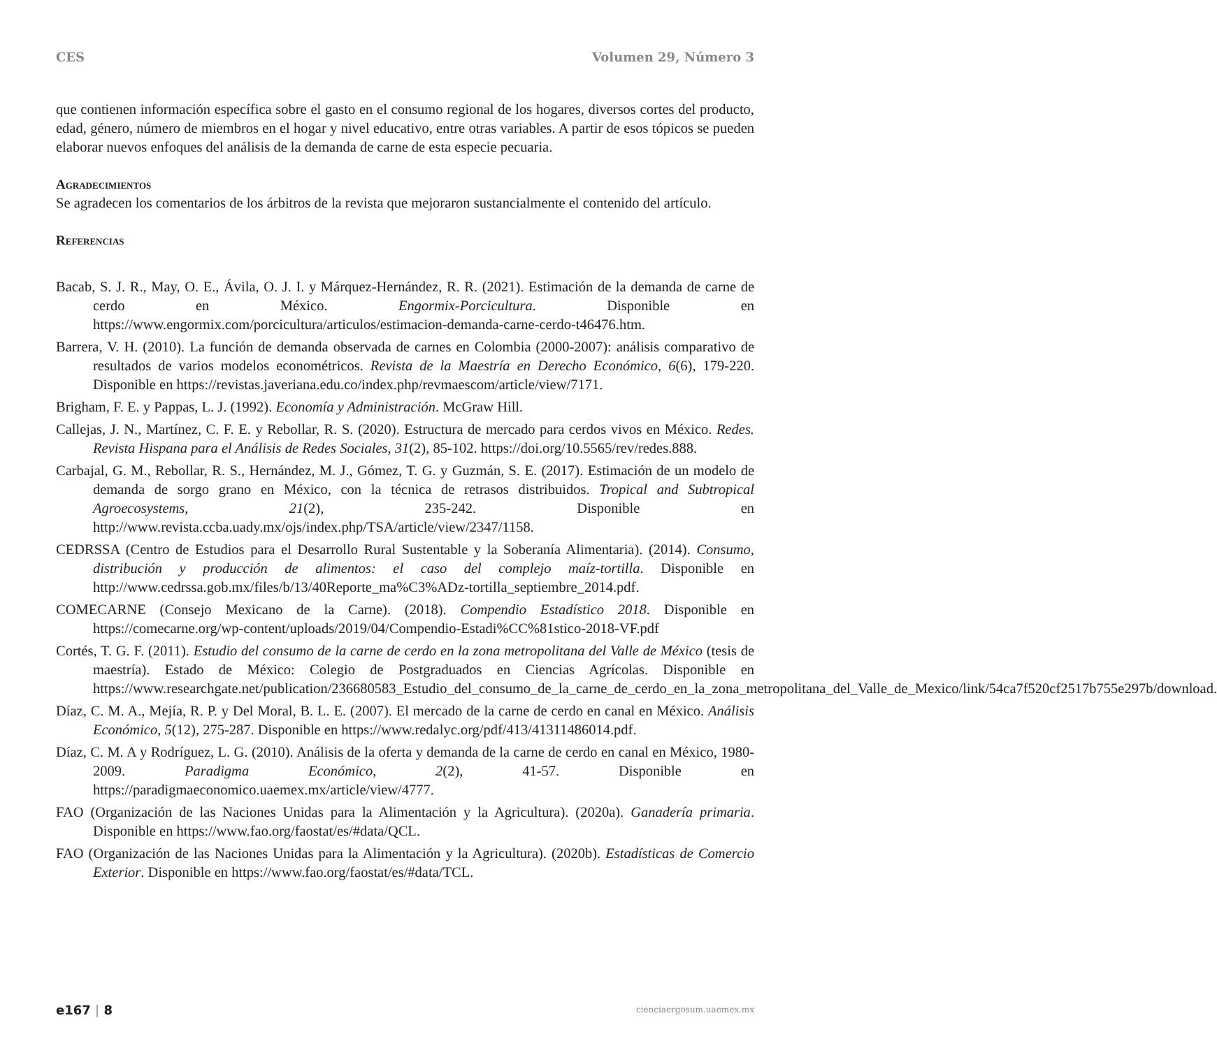CES Volumen 29, Número 3
que contienen información específica sobre el gasto en el consumo regional de los hogares, diversos cortes del producto, edad, género, número de miembros en el hogar y nivel educativo, entre otras variables. A partir de esos tópicos se pueden elaborar nuevos enfoques del análisis de la demanda de carne de esta especie pecuaria.
Agradecimientos
Se agradecen los comentarios de los árbitros de la revista que mejoraron sustancialmente el contenido del artículo.
Referencias
Bacab, S. J. R., May, O. E., Ávila, O. J. I. y Márquez-Hernández, R. R. (2021). Estimación de la demanda de carne de cerdo en México. Engormix-Porcicultura. Disponible en https://www.engormix.com/porcicultura/articulos/estimacion-demanda-carne-cerdo-t46476.htm.
Barrera, V. H. (2010). La función de demanda observada de carnes en Colombia (2000-2007): análisis comparativo de resultados de varios modelos econométricos. Revista de la Maestría en Derecho Económico, 6(6), 179-220. Disponible en https://revistas.javeriana.edu.co/index.php/revmaescom/article/view/7171.
Brigham, F. E. y Pappas, L. J. (1992). Economía y Administración. McGraw Hill.
Callejas, J. N., Martínez, C. F. E. y Rebollar, R. S. (2020). Estructura de mercado para cerdos vivos en México. Redes. Revista Hispana para el Análisis de Redes Sociales, 31(2), 85-102. https://doi.org/10.5565/rev/redes.888.
Carbajal, G. M., Rebollar, R. S., Hernández, M. J., Gómez, T. G. y Guzmán, S. E. (2017). Estimación de un modelo de demanda de sorgo grano en México, con la técnica de retrasos distribuidos. Tropical and Subtropical Agroecosystems, 21(2), 235-242. Disponible en http://www.revista.ccba.uady.mx/ojs/index.php/TSA/article/view/2347/1158.
CEDRSSA (Centro de Estudios para el Desarrollo Rural Sustentable y la Soberanía Alimentaria). (2014). Consumo, distribución y producción de alimentos: el caso del complejo maíz-tortilla. Disponible en http://www.cedrssa.gob.mx/files/b/13/40Reporte_ma%C3%ADz-tortilla_septiembre_2014.pdf.
COMECARNE (Consejo Mexicano de la Carne). (2018). Compendio Estadístico 2018. Disponible en https://comecarne.org/wp-content/uploads/2019/04/Compendio-Estadi%CC%81stico-2018-VF.pdf
Cortés, T. G. F. (2011). Estudio del consumo de la carne de cerdo en la zona metropolitana del Valle de México (tesis de maestría). Estado de México: Colegio de Postgraduados en Ciencias Agrícolas. Disponible en https://www.researchgate.net/publication/236680583_Estudio_del_consumo_de_la_carne_de_cerdo_en_la_zona_metropolitana_del_Valle_de_Mexico/link/54ca7f520cf2517b755e297b/download.
Díaz, C. M. A., Mejía, R. P. y Del Moral, B. L. E. (2007). El mercado de la carne de cerdo en canal en México. Análisis Económico, 5(12), 275-287. Disponible en https://www.redalyc.org/pdf/413/41311486014.pdf.
Díaz, C. M. A y Rodríguez, L. G. (2010). Análisis de la oferta y demanda de la carne de cerdo en canal en México, 1980-2009. Paradigma Económico, 2(2), 41-57. Disponible en https://paradigmaeconomico.uaemex.mx/article/view/4777.
FAO (Organización de las Naciones Unidas para la Alimentación y la Agricultura). (2020a). Ganadería primaria. Disponible en https://www.fao.org/faostat/es/#data/QCL.
FAO (Organización de las Naciones Unidas para la Alimentación y la Agricultura). (2020b). Estadísticas de Comercio Exterior. Disponible en https://www.fao.org/faostat/es/#data/TCL.
e167 | 8 cienciaergosum.uaemex.mx